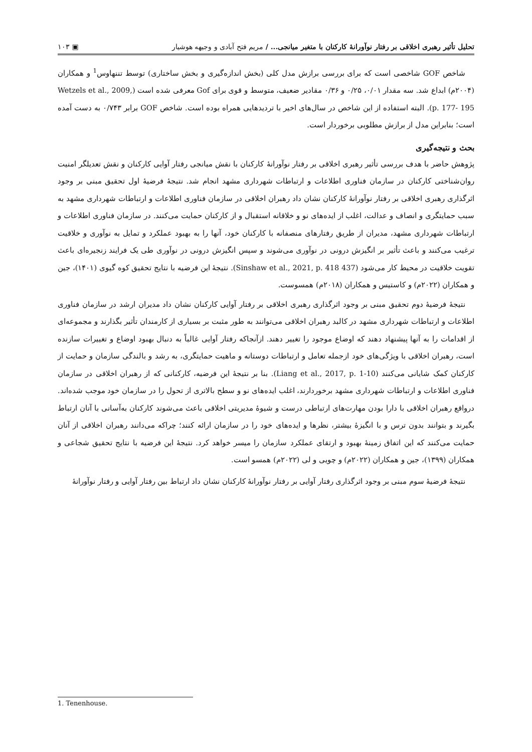تحلیل تأثیر رهبری اخلاقی بر رفتار نوآورانهٔ کارکنان با متغیر میانجی... / مریم فتح آبادی و وجیهه هوشیار ▣ ۱۰۳
شاخص GOF شاخصی است که برای بررسی برازش مدل کلی (بخش اندازه‌گیری و بخش ساختاری) توسط تننهاوس<sup>1</sup> و همکاران (۲۰۰۴م) ابداع شد. سه مقدار ۰/۰۱، ۰/۲۵ و ۰/۳۶ مقادیر ضعیف، متوسط و قوی برای Gof معرفی شده است (Wetzels et al., 2009, p. 177- 195). البته استفاده از این شاخص در سال‌های اخیر با تردیدهایی همراه بوده است. شاخص GOF برابر ۰/۷۴۳ به دست آمده است؛ بنابراین مدل از برازش مطلوبی برخوردار است.
بحث و نتیجه‌گیری
پژوهش حاضر با هدف بررسی تأثیر رهبری اخلاقی بر رفتار نوآورانهٔ کارکنان با نقش میانجی رفتار آوایی کارکنان و نقش تعدیلگر امنیت روان‌شناختی کارکنان در سازمان فناوری اطلاعات و ارتباطات شهرداری مشهد انجام شد. نتیجهٔ فرضیهٔ اول تحقیق مبنی بر وجود اثرگذاری رهبری اخلاقی بر رفتار نوآورانهٔ کارکنان نشان داد رهبران اخلاقی در سازمان فناوری اطلاعات و ارتباطات شهرداری مشهد به سبب حمایتگری و انصاف و عدالت، اغلب از ایده‌های نو و خلاقانه استقبال و از کارکنان حمایت می‌کنند. در سازمان فناوری اطلاعات و ارتباطات شهرداری مشهد، مدیران از طریق رفتارهای منصفانه با کارکنان خود، آنها را به بهبود عملکرد و تمایل به نوآوری و خلاقیت ترغیب می‌کنند و باعث تأثیر بر انگیزش درونی در نوآوری می‌شوند و سپس انگیزش درونی در نوآوری طی یک فرایند زنجیره‌ای باعث تقویت خلاقیت در محیط کار می‌شود (Sinshaw et al., 2021, p. 418 437). نتیجهٔ این فرضیه با نتایج تحقیق کوه گیوی (۱۴۰۱)، جین و همکاران (۲۰۲۲م) و کاستیس و همکاران (۲۰۱۸م) همسوست.
نتیجهٔ فرضیهٔ دوم تحقیق مبنی بر وجود اثرگذاری رهبری اخلاقی بر رفتار آوایی کارکنان نشان داد مدیران ارشد در سازمان فناوری اطلاعات و ارتباطات شهرداری مشهد در کالبد رهبران اخلاقی می‌توانند به طور مثبت بر بسیاری از کارمندان تأثیر بگذارند و مجموعه‌ای از اقدامات را به آنها پیشنهاد دهند که اوضاع موجود را تغییر دهند. ازآنجاکه رفتار آوایی غالباً به دنبال بهبود اوضاع و تغییرات سازنده است، رهبران اخلاقی با ویژگی‌های خود ازجمله تعامل و ارتباطات دوستانه و ماهیت حمایتگری، به رشد و بالندگی سازمان و حمایت از کارکنان کمک شایانی می‌کنند (Liang et al., 2017, p. 1-10). بنا بر نتیجهٔ این فرضیه، کارکنانی که از رهبران اخلاقی در سازمان فناوری اطلاعات و ارتباطات شهرداری مشهد برخوردارند، اغلب ایده‌های نو و سطح بالاتری از تحول را در سازمان خود موجب شده‌اند. درواقع رهبران اخلاقی با دارا بودن مهارت‌های ارتباطی درست و شیوهٔ مدیریتی اخلاقی باعث می‌شوند کارکنان به‌آسانی با آنان ارتباط بگیرند و بتوانند بدون ترس و با انگیزهٔ بیشتر، نظرها و ایده‌های خود را در سازمان ارائه کنند؛ چراکه می‌دانند رهبران اخلاقی از آنان حمایت می‌کنند که این اتفاق زمینهٔ بهبود و ارتقای عملکرد سازمان را میسر خواهد کرد. نتیجهٔ این فرضیه با نتایج تحقیق شجاعی و همکاران (۱۳۹۹)، جین و همکاران (۲۰۲۲م) و چویی و لی (۲۰۲۲م) همسو است.
نتیجهٔ فرضیهٔ سوم مبنی بر وجود اثرگذاری رفتار آوایی بر رفتار نوآورانهٔ کارکنان نشان داد ارتباط بین رفتار آوایی و رفتار نوآورانهٔ
1. Tenenhouse.